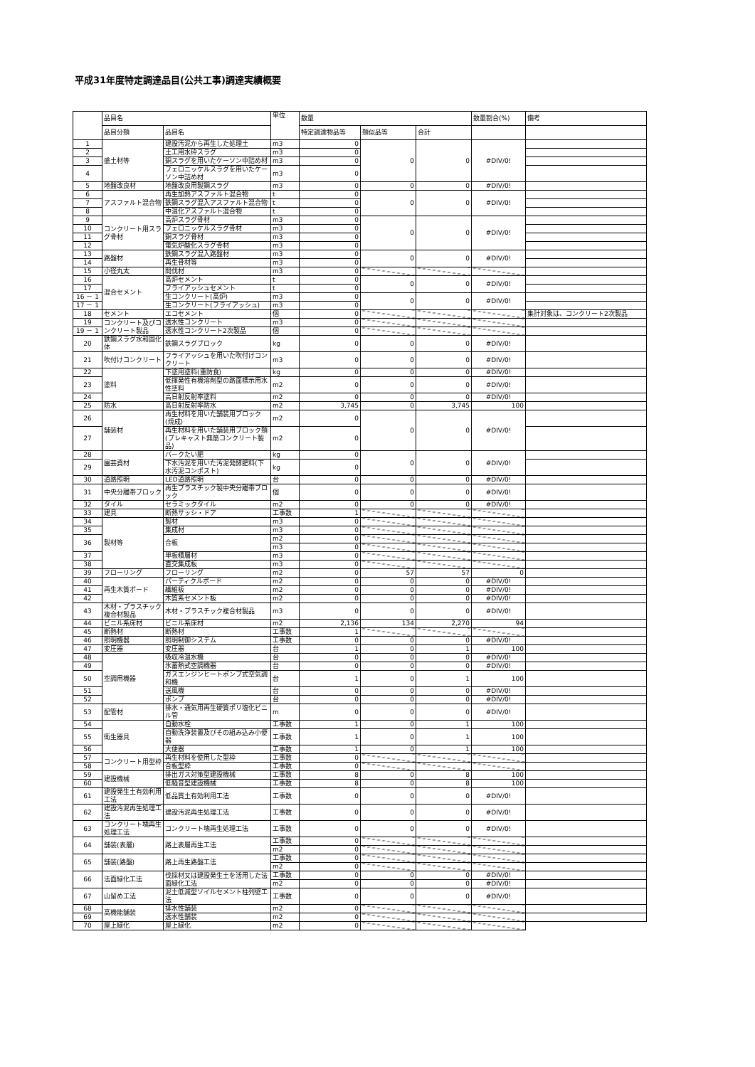平成31年度特定調達品目(公共工事)調達実績概要
| | 品目名 | | 単位 | 数量 | | | 数量割合(%) | 備考 |
| --- | --- | --- | --- | --- | --- | --- | --- | --- |
| | 品目分類 | 品目名 | | 特定調達物品等 | 類似品等 | 合計 | | |
| 1 | 盛土材等 | 建設汚泥から再生した処理土 | m3 | 0 | 0 | 0 | #DIV/0! | |
| 2 | | 土工用水砕スラグ | m3 | 0 | | | | |
| 3 | | 銅スラグを用いたケーソン中詰め材 | m3 | 0 | | | | |
| 4 | | フェロニッケルスラグを用いたケーソン中詰め材 | m3 | 0 | | | | |
| 5 | 地盤改良材 | 地盤改良用製鋼スラグ | m3 | 0 | 0 | 0 | #DIV/0! | |
| 6 | アスファルト混合物 | 再生加熱アスファルト混合物 | t | 0 | 0 | 0 | #DIV/0! | |
| 7 | | 鉄鋼スラグ混入アスファルト混合物 | t | 0 | | | | |
| 8 | | 中温化アスファルト混合物 | t | 0 | | | | |
| 9 | コンクリート用スラグ骨材 | 高炉スラグ骨材 | m3 | 0 | 0 | 0 | #DIV/0! | |
| 10 | | フェロニッケルスラグ骨材 | m3 | 0 | | | | |
| 11 | | 銅スラグ骨材 | m3 | 0 | | | | |
| 12 | | 電気炉酸化スラグ骨材 | m3 | 0 | | | | |
| 13 | 路盤材 | 鉄鋼スラグ混入路盤材 | m3 | 0 | 0 | 0 | #DIV/0! | |
| 14 | | 再生骨材等 | m3 | 0 | | | | |
| 15 | 小径丸太 | 間伐材 | m3 | 0 | | | | |
| 16 | 混合セメント | 高炉セメント | t | 0 | 0 | 0 | #DIV/0! | |
| 17 | | フライアッシュセメント | t | 0 | | | | |
| 16 － 1 | | 生コンクリート(高炉) | m3 | 0 | 0 | 0 | #DIV/0! | |
| 17 － 1 | | 生コンクリート(フライアッシュ) | m3 | 0 | | | | |
| 18 | セメント | エコセメント | 個 | 0 | | | | 集計対象は、コンクリート2次製品 |
| 19 | コンクリート及びコンクリート製品 | 透水性コンクリート | m3 | 0 | | | | |
| 19 － 1 | | 透水性コンクリート2次製品 | 個 | 0 | | | | |
| 20 | 鉄鋼スラグ水和固化体 | 鉄鋼スラグブロック | kg | 0 | 0 | 0 | #DIV/0! | |
| 21 | 吹付けコンクリート | フライアッシュを用いた吹付けコンクリート | m3 | 0 | 0 | 0 | #DIV/0! | |
| 22 | 塗料 | 下塗用塗料(重防食) | kg | 0 | 0 | 0 | #DIV/0! | |
| 23 | | 低揮発性有機溶剤型の路面標示用水性塗料 | m2 | 0 | 0 | 0 | #DIV/0! | |
| 24 | | 高日射反射率塗料 | m2 | 0 | 0 | 0 | #DIV/0! | |
| 25 | 防水 | 高日射反射率防水 | m2 | 3,745 | 0 | 3,745 | 100 | |
| 26 | 舗装材 | 再生材料を用いた舗装用ブロック(焼成) | m2 | 0 | 0 | 0 | #DIV/0! | |
| 27 | | 再生材料を用いた舗装用ブロック類(プレキャスト無筋コンクリート製品) | m2 | 0 | | | | |
| 28 | 園芸資材 | バークたい肥 | kg | 0 | 0 | 0 | #DIV/0! | |
| 29 | | 下水汚泥を用いた汚泥発酵肥料(下水汚泥コンポスト) | kg | 0 | | | | |
| 30 | 道路照明 | LED道路照明 | 台 | 0 | 0 | 0 | #DIV/0! | |
| 31 | 中央分離帯ブロック | 再生プラスチック製中央分離帯ブロック | 個 | 0 | 0 | 0 | #DIV/0! | |
| 32 | タイル | セラミックタイル | m2 | 0 | 0 | 0 | #DIV/0! | |
| 33 | 建具 | 断熱サッシ・ドア | 工事数 | 1 | | | | |
| 34 | 製材等 | 製材 | m3 | 0 | | | | |
| 35 | | 集成材 | m3 | 0 | | | | |
| 36 | | 合板 | m2 | 0 | | | | |
| | | | m3 | 0 | | | | |
| 37 | | 単板積層材 | m3 | 0 | | | | |
| 38 | | 直交集成板 | m3 | 0 | | | | |
| 39 | フローリング | フローリング | m2 | 0 | 57 | 57 | 0 | |
| 40 | 再生木質ボード | パーティクルボード | m2 | 0 | 0 | 0 | #DIV/0! | |
| 41 | | 繊維板 | m2 | 0 | 0 | 0 | #DIV/0! | |
| 42 | | 木質系セメント板 | m2 | 0 | 0 | 0 | #DIV/0! | |
| 43 | 木材・プラスチック複合材製品 | 木材・プラスチック複合材製品 | m3 | 0 | 0 | 0 | #DIV/0! | |
| 44 | ビニル系床材 | ビニル系床材 | m2 | 2,136 | 134 | 2,270 | 94 | |
| 45 | 断熱材 | 断熱材 | 工事数 | 1 | | | | |
| 46 | 照明機器 | 照明制御システム | 工事数 | 0 | 0 | 0 | #DIV/0! | |
| 47 | 変圧器 | 変圧器 | 台 | 1 | 0 | 1 | 100 | |
| 48 | 空調用機器 | 吸収冷温水機 | 台 | 0 | 0 | 0 | #DIV/0! | |
| 49 | | 氷蓄熱式空調機器 | 台 | 0 | 0 | 0 | #DIV/0! | |
| 50 | | ガスエンジンヒートポンプ式空気調和機 | 台 | 1 | 0 | 1 | 100 | |
| 51 | | 送風機 | 台 | 0 | 0 | 0 | #DIV/0! | |
| 52 | | ポンプ | 台 | 0 | 0 | 0 | #DIV/0! | |
| 53 | 配管材 | 排水・通気用再生硬質ポリ塩化ビニル管 | m | 0 | 0 | 0 | #DIV/0! | |
| 54 | 衛生器具 | 自動水栓 | 工事数 | 1 | 0 | 1 | 100 | |
| 55 | | 自動洗浄装置及びその組み込み小便器 | 工事数 | 1 | 0 | 1 | 100 | |
| 56 | | 大便器 | 工事数 | 1 | 0 | 1 | 100 | |
| 57 | コンクリート用型枠 | 再生材料を使用した型枠 | 工事数 | 0 | | | | |
| 58 | | 合板型枠 | 工事数 | 0 | | | | |
| 59 | 建設機械 | 排出ガス対策型建設機械 | 工事数 | 8 | 0 | 8 | 100 | |
| 60 | | 低騒音型建設機械 | 工事数 | 8 | 0 | 8 | 100 | |
| 61 | 建設発生土有効利用工法 | 低品質土有効利用工法 | 工事数 | 0 | 0 | 0 | #DIV/0! | |
| 62 | 建設汚泥再生処理工法 | 建設汚泥再生処理工法 | 工事数 | 0 | 0 | 0 | #DIV/0! | |
| 63 | コンクリート塊再生処理工法 | コンクリート塊再生処理工法 | 工事数 | 0 | 0 | 0 | #DIV/0! | |
| 64 | 舗装(表層) | 路上表層再生工法 | 工事数 | 0 | | | | |
| | | | m2 | 0 | | | | |
| 65 | 舗装(路盤) | 路上再生路盤工法 | 工事数 | 0 | | | | |
| | | | m2 | 0 | | | | |
| 66 | 法面緑化工法 | 伐採材又は建設発生土を活用した法面緑化工法 | 工事数 | 0 | 0 | 0 | #DIV/0! | |
| | | | m2 | 0 | 0 | 0 | #DIV/0! | |
| 67 | 山留め工法 | 泥土低減型ソイルセメント柱列壁工法 | 工事数 | 0 | 0 | 0 | #DIV/0! | |
| 68 | 高機能舗装 | 排水性舗装 | m2 | 0 | | | | |
| 69 | | 透水性舗装 | m2 | 0 | | | | |
| 70 | 屋上緑化 | 屋上緑化 | m2 | 0 | | | | |